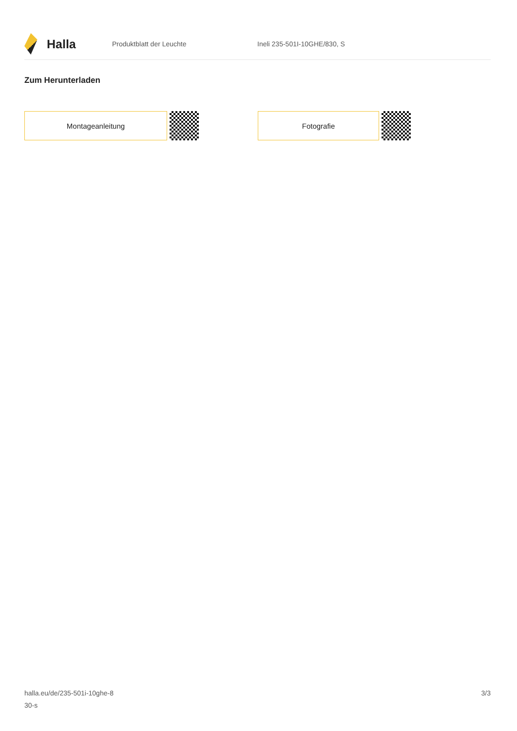Halla
Produktblatt der Leuchte Ineli 235-501I-10GHE/830, S
Zum Herunterladen
Montageanleitung Fotografie
halla.eu/de/235-501i-10ghe-8
30-s
3/3